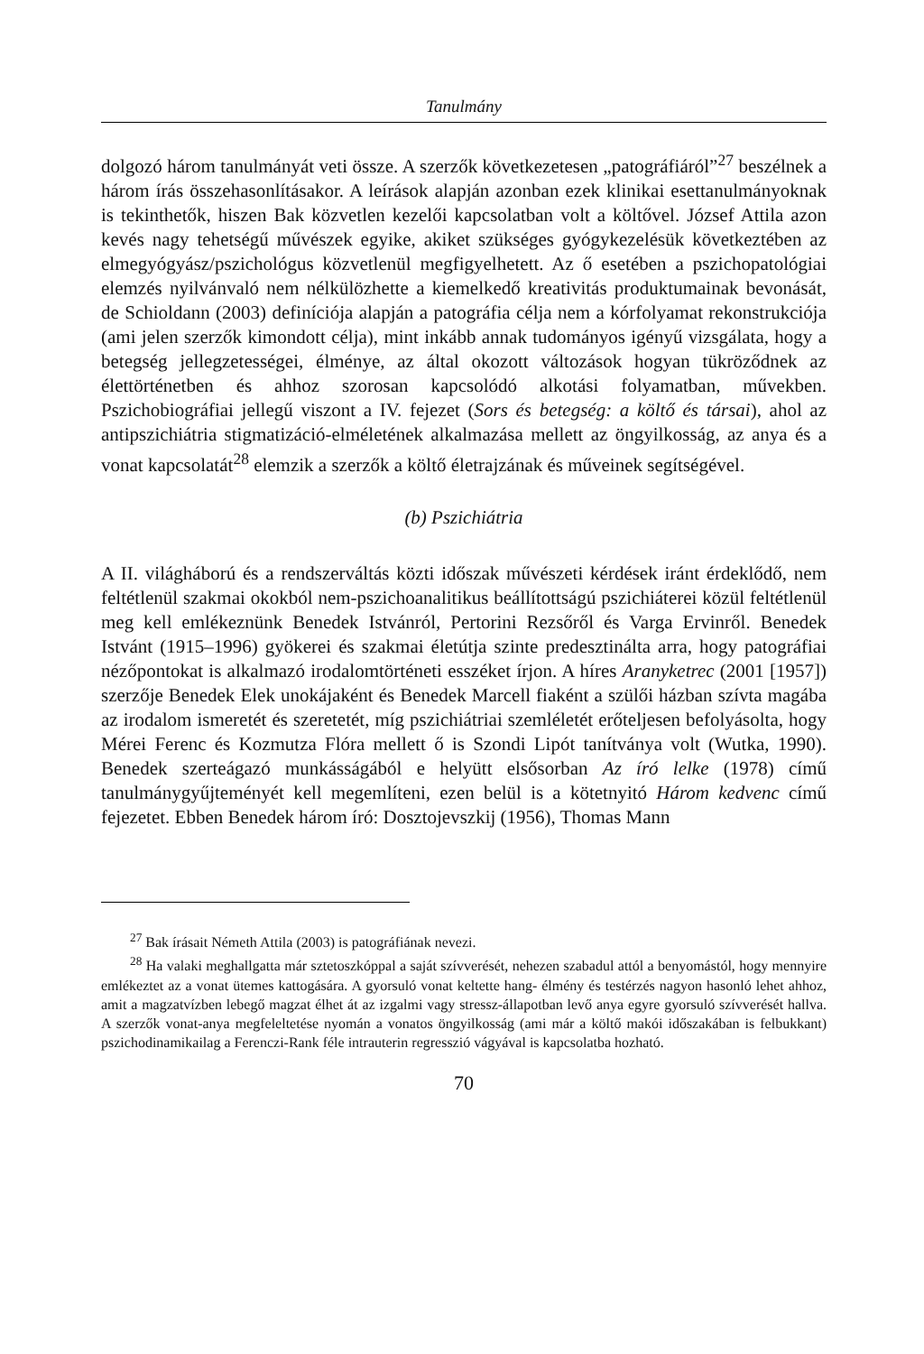Tanulmány
dolgozó három tanulmányát veti össze. A szerzők következetesen „patográfiáról”<sup>27</sup> beszélnek a három írás összehasonlításakor. A leírások alapján azonban ezek klinikai esettanulmányoknak is tekinthetők, hiszen Bak közvetlen kezelői kapcsolatban volt a költővel. József Attila azon kevés nagy tehetségű művészek egyike, akiket szükséges gyógykezelésük következtében az elmegyógyász/pszichológus közvetlenül megfigyelhetett. Az ő esetében a pszichopatológiai elemzés nyilvánvaló nem nélkülözhette a kiemelkedő kreativitás produktumainak bevonását, de Schioldann (2003) definíciója alapján a patográfia célja nem a kórfolyamat rekonstrukciója (ami jelen szerzők kimondott célja), mint inkább annak tudományos igényű vizsgálata, hogy a betegség jellegzetességei, élménye, az által okozott változások hogyan tükröződnek az élettörténetben és ahhoz szorosan kapcsolódó alkotási folyamatban, művekben. Pszichobiográfiai jellegű viszont a IV. fejezet (Sors és betegség: a költő és társai), ahol az antipszichiátria stigmatizáció-elméletének alkalmazása mellett az öngyilkosság, az anya és a vonat kapcsolatát<sup>28</sup> elemzik a szerzők a költő életrajzának és műveinek segítségével.
(b) Pszichiátria
A II. világháború és a rendszerváltás közti időszak művészeti kérdések iránt érdeklődő, nem feltétlenül szakmai okokból nem-pszichoanalitikus beállítottságú pszichiáterei közül feltétlenül meg kell emlékeznünk Benedek Istvánról, Pertorini Rezsőről és Varga Ervinről. Benedek Istvánt (1915–1996) gyökerei és szakmai életútja szinte predesztinálta arra, hogy patográfiai nézőpontokat is alkalmazó irodalomtörténeti esszéket írjon. A híres Aranyketrec (2001 [1957]) szerzője Benedek Elek unokájaként és Benedek Marcell fiaként a szülői házban szívta magába az irodalom ismeretét és szeretetét, míg pszichiátriai szemléletét erőteljesen befolyásolta, hogy Mérei Ferenc és Kozmutza Flóra mellett ő is Szondi Lipót tanítványa volt (Wutka, 1990). Benedek szerteágazó munkásságából e helyütt elsősorban Az író lelke (1978) című tanulmánygyűjteményét kell megemlíteni, ezen belül is a kötetnyitó Három kedvenc című fejezetet. Ebben Benedek három író: Dosztojevszkij (1956), Thomas Mann
<sup>27</sup> Bak írásait Németh Attila (2003) is patográfiának nevezi.
<sup>28</sup> Ha valaki meghallgatta már sztetoszkóppal a saját szívverését, nehezen szabadul attól a benyomástól, hogy mennyire emlékeztet az a vonat ütemes kattogására. A gyorsuló vonat keltette hang- élmény és testérzés nagyon hasonló lehet ahhoz, amit a magzatvízben lebegő magzat élhet át az izgalmi vagy stressz-állapotban levő anya egyre gyorsuló szívverését hallva. A szerzők vonat-anya megfeleltetése nyomán a vonatos öngyilkosság (ami már a költő makói időszakában is felbukkant) pszichodinamikailag a Ferenczi-Rank féle intrauterin regresszió vágyával is kapcsolatba hozható.
70